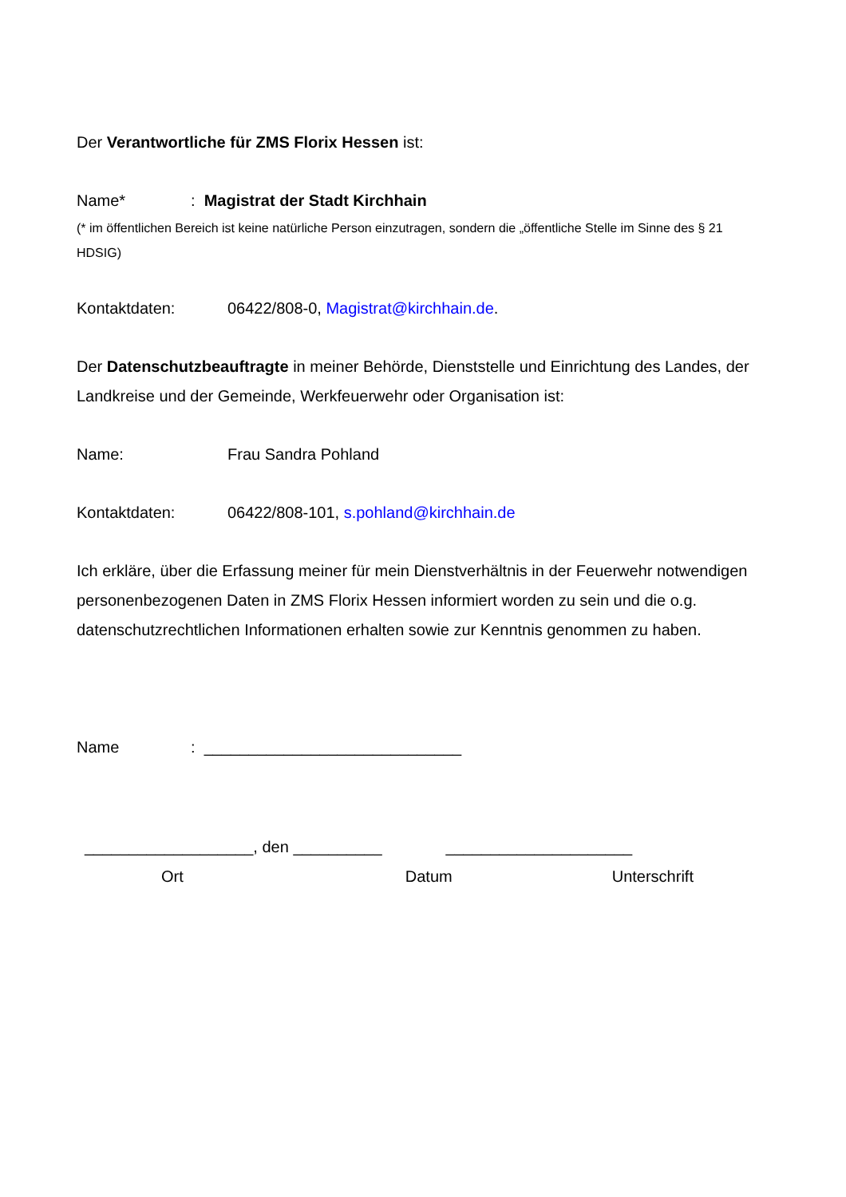Der Verantwortliche für ZMS Florix Hessen ist:
Name*: Magistrat der Stadt Kirchhain
(* im öffentlichen Bereich ist keine natürliche Person einzutragen, sondern die „öffentliche Stelle im Sinne des § 21 HDSIG)
Kontaktdaten: 06422/808-0, Magistrat@kirchhain.de.
Der Datenschutzbeauftragte in meiner Behörde, Dienststelle und Einrichtung des Landes, der Landkreise und der Gemeinde, Werkfeuerwehr oder Organisation ist:
Name: Frau Sandra Pohland
Kontaktdaten: 06422/808-101, s.pohland@kirchhain.de
Ich erkläre, über die Erfassung meiner für mein Dienstverhältnis in der Feuerwehr notwendigen personenbezogenen Daten in ZMS Florix Hessen informiert worden zu sein und die o.g. datenschutzrechtlichen Informationen erhalten sowie zur Kenntnis genommen zu haben.
Name: _____________________________
___________________, den __________ _____________________
Ort Datum Unterschrift